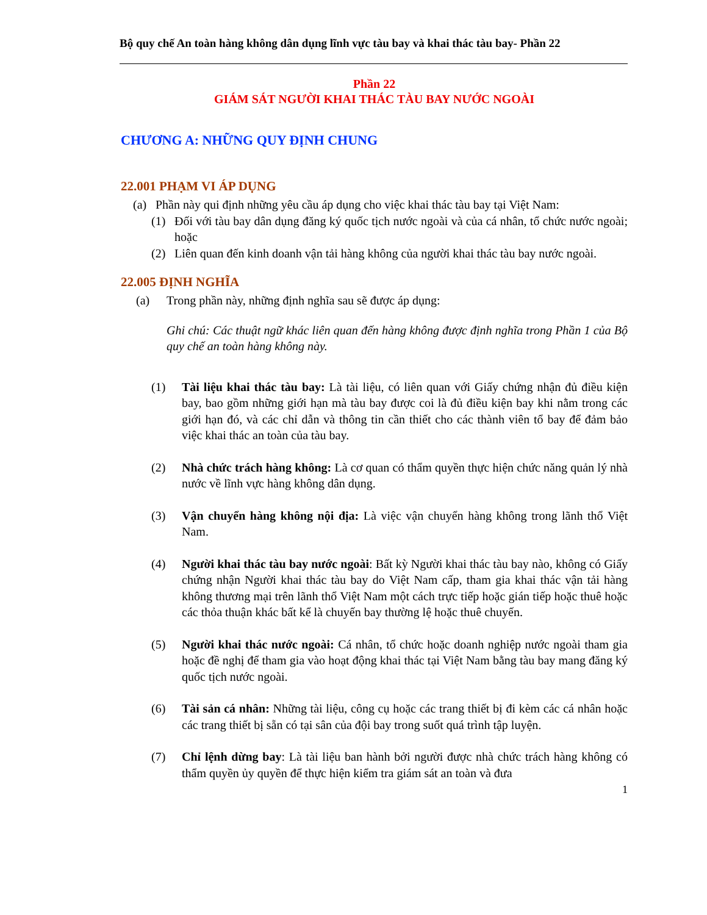Bộ quy chế An toàn hàng không dân dụng lĩnh vực tàu bay và khai thác tàu bay- Phần 22
Phần 22
GIÁM SÁT NGƯỜI KHAI THÁC TÀU BAY NƯỚC NGOÀI
CHƯƠNG A: NHỮNG QUY ĐỊNH CHUNG
22.001 PHẠM VI ÁP DỤNG
(a) Phần này qui định những yêu cầu áp dụng cho việc khai thác tàu bay tại Việt Nam:
(1) Đối với tàu bay dân dụng đăng ký quốc tịch nước ngoài và của cá nhân, tổ chức nước ngoài; hoặc
(2) Liên quan đến kinh doanh vận tải hàng không của người khai thác tàu bay nước ngoài.
22.005 ĐỊNH NGHĨA
(a) Trong phần này, những định nghĩa sau sẽ được áp dụng:
Ghi chú: Các thuật ngữ khác liên quan đến hàng không được định nghĩa trong Phần 1 của Bộ quy chế an toàn hàng không này.
(1) Tài liệu khai thác tàu bay: Là tài liệu, có liên quan với Giấy chứng nhận đủ điều kiện bay, bao gồm những giới hạn mà tàu bay được coi là đủ điều kiện bay khi nằm trong các giới hạn đó, và các chỉ dẫn và thông tin cần thiết cho các thành viên tổ bay để đảm bảo việc khai thác an toàn của tàu bay.
(2) Nhà chức trách hàng không: Là cơ quan có thẩm quyền thực hiện chức năng quản lý nhà nước về lĩnh vực hàng không dân dụng.
(3) Vận chuyển hàng không nội địa: Là việc vận chuyển hàng không trong lãnh thổ Việt Nam.
(4) Người khai thác tàu bay nước ngoài: Bất kỳ Người khai thác tàu bay nào, không có Giấy chứng nhận Người khai thác tàu bay do Việt Nam cấp, tham gia khai thác vận tải hàng không thương mại trên lãnh thổ Việt Nam một cách trực tiếp hoặc gián tiếp hoặc thuê hoặc các thỏa thuận khác bất kể là chuyến bay thường lệ hoặc thuê chuyến.
(5) Người khai thác nước ngoài: Cá nhân, tổ chức hoặc doanh nghiệp nước ngoài tham gia hoặc đề nghị để tham gia vào hoạt động khai thác tại Việt Nam bằng tàu bay mang đăng ký quốc tịch nước ngoài.
(6) Tài sản cá nhân: Những tài liệu, công cụ hoặc các trang thiết bị đi kèm các cá nhân hoặc các trang thiết bị sẵn có tại sân của đội bay trong suốt quá trình tập luyện.
(7) Chỉ lệnh dừng bay: Là tài liệu ban hành bởi người được nhà chức trách hàng không có thẩm quyền ủy quyền để thực hiện kiểm tra giám sát an toàn và đưa
1